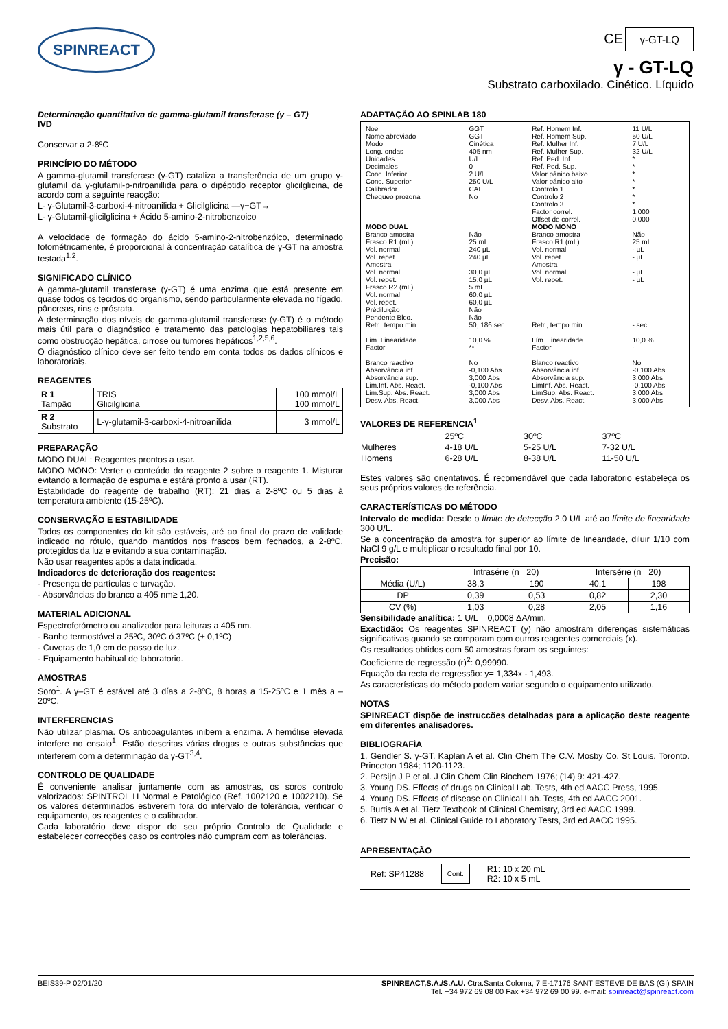SPINREACT
CE γ-GT-LQ
γ - GT-LQ
Substrato carboxilado. Cinético. Líquido
Determinação quantitativa de gamma-glutamil transferase (γ – GT)
IVD
Conservar a 2-8ºC
PRINCÍPIO DO MÉTODO
A gamma-glutamil transferase (γ-GT) cataliza a transferência de um grupo γ-glutamil da γ-glutamil-p-nitroanillida para o dipéptido receptor glicilglicina, de acordo com a seguinte reacção:
L- γ-Glutamil-3-carboxi-4-nitroanilida + Glicilglicina —γ−GT→
L- γ-Glutamil-glicilglicina + Ácido 5-amino-2-nitrobenzoico
A velocidade de formação do ácido 5-amino-2-nitrobenzóico, determinado fotométricamente, é proporcional à concentração catalítica de γ-GT na amostra testada<sup>1,2</sup>.
SIGNIFICADO CLÍNICO
A gamma-glutamil transferase (γ-GT) é uma enzima que está presente em quase todos os tecidos do organismo, sendo particularmente elevada no fígado, pâncreas, rins e próstata.
A determinação dos níveis de gamma-glutamil transferase (γ-GT) é o método mais útil para o diagnóstico e tratamento das patologias hepatobiliares tais como obstrucção hepática, cirrose ou tumores hepáticos<sup>1,2,5,6</sup>.
O diagnóstico clínico deve ser feito tendo em conta todos os dados clínicos e laboratoriais.
REAGENTES
| R 1 Tampão | TRIS Glicilglicina | 100 mmol/L 100 mmol/L |
| R 2 Substrato | L-γ-glutamil-3-carboxi-4-nitroanilida | 3 mmol/L |
PREPARAÇÃO
MODO DUAL: Reagentes prontos a usar.
MODO MONO: Verter o conteúdo do reagente 2 sobre o reagente 1. Misturar evitando a formação de espuma e estárá pronto a usar (RT).
Estabilidade do reagente de trabalho (RT): 21 dias a 2-8ºC ou 5 dias à temperatura ambiente (15-25ºC).
CONSERVAÇÃO E ESTABILIDADE
Todos os componentes do kit são estáveis, até ao final do prazo de validade indicado no rótulo, quando mantidos nos frascos bem fechados, a 2-8ºC, protegidos da luz e evitando a sua contaminação.
Não usar reagentes após a data indicada.
Indicadores de deterioração dos reagentes:
- Presença de partículas e turvação.
- Absorvâncias do branco a 405 nm≥ 1,20.
MATERIAL ADICIONAL
Espectrofotómetro ou analizador para leituras a 405 nm.
- Banho termostável a 25ºC, 30ºC ó 37ºC (± 0,1ºC)
- Cuvetas de 1,0 cm de passo de luz.
- Equipamento habitual de laboratorio.
AMOSTRAS
Soro<sup>1</sup>. A γ–GT é estável até 3 días a 2-8ºC, 8 horas a 15-25ºC e 1 mês a – 20ºC.
INTERFERENCIAS
Não utilizar plasma. Os anticoagulantes inibem a enzima. A hemólise elevada interfere no ensaio<sup>1</sup>. Estão descritas várias drogas e outras substâncias que interferem com a determinação da γ-GT<sup>3,4</sup>.
CONTROLO DE QUALIDADE
É conveniente analisar juntamente com as amostras, os soros controlo valorizados: SPINTROL H Normal e Patológico (Ref. 1002120 e 1002210). Se os valores determinados estiverem fora do intervalo de tolerância, verificar o equipamento, os reagentes e o calibrador.
Cada laboratório deve dispor do seu próprio Controlo de Qualidade e estabelecer correcções caso os controles não cumpram com as tolerâncias.
ADAPTAÇÃO AO SPINLAB 180
| Noe Nome abreviado Modo Long. ondas Unidades Decimales Conc. Inferior Conc. Superior Calibrador Chequeo prozona | GGT GGT Cinética 405 nm U/L 0 2 U/L 250 U/L CAL No | Ref. Homem Inf. Ref. Homem Sup. Ref. Mulher Inf. Ref. Mulher Sup. Ref. Ped. Inf. Ref. Ped. Sup. Valor pánico baixo Valor pánico alto Controlo 1 Controlo 2 Controlo 3 Factor correl. Offset de correl. | 11 U/L 50 U/L 7 U/L 32 U/L * * * * * * * 1,000 0,000 |
| MODO DUAL | | MODO MONO | |
| Branco amostra Frasco R1 (mL) Vol. normal Vol. repet. Amostra Vol. normal Vol. repet. Frasco R2 (mL) Vol. normal Vol. repet. Prédiluição Pendente Blco. Retr., tempo min. Lim. Linearidade Factor Branco reactivo Absorvância inf. Absorvância sup. Lim.Inf. Abs. React. Lim.Sup. Abs. React. Desv. Abs. React. | Não 25 mL 240 µL 240 µL 30,0 µL 15,0 µL 5 mL 60,0 µL 60,0 µL Não Não 50, 186 sec. 10,0 % ** No -0,100 Abs 3,000 Abs -0,100 Abs 3,000 Abs 3,000 Abs | Branco amostra Frasco R1 (mL) Vol. normal Vol. repet. Amostra Vol. normal Vol. repet. Retr., tempo min. Lím. Linearidade Factor Blanco reactivo Absorvância inf. Absorvância sup. LimInf. Abs. React. LimSup. Abs. React. Desv. Abs. React. | Não 25 mL - µL - µL - µL - µL - sec. 10,0 % - No -0,100 Abs 3,000 Abs -0,100 Abs 3,000 Abs 3,000 Abs |
VALORES DE REFERENCIA<sup>1</sup>
| | 25ºC | 30ºC | 37ºC |
| Mulheres | 4-18 U/L | 5-25 U/L | 7-32 U/L |
| Homens | 6-28 U/L | 8-38 U/L | 11-50 U/L |
Estes valores são orientativos. É recomendável que cada laboratorio estabeleça os seus próprios valores de referência.
CARACTERÍSTICAS DO MÉTODO
Intervalo de medida: Desde o límite de detecção 2,0 U/L até ao límite de linearidade 300 U/L.
Se a concentração da amostra for superior ao límite de linearidade, diluir 1/10 com NaCl 9 g/L e multiplicar o resultado final por 10.
Precisão:
| | Intrasérie (n= 20) | | Intersérie (n= 20) | |
| --- | --- | --- | --- | --- |
| Média (U/L) | 38,3 | 190 | 40,1 | 198 |
| DP | 0,39 | 0,53 | 0,82 | 2,30 |
| CV (%) | 1,03 | 0,28 | 2,05 | 1,16 |
Sensibilidade analítica: 1 U/L = 0,0008 ΔA/min.
Exactidão: Os reagentes SPINREACT (y) não amostram diferenças sistemáticas significativas quando se comparam com outros reagentes comerciais (x).
Os resultados obtidos com 50 amostras foram os seguintes:
Coeficiente de regressão (r)<sup>2</sup>: 0,99990.
Equação da recta de regressão: y= 1,334x - 1,493.
As características do método podem variar segundo o equipamento utilizado.
NOTAS
SPINREACT dispõe de instruccões detalhadas para a aplicação deste reagente em diferentes analisadores.
BIBLIOGRAFÍA
1. Gendler S. γ-GT. Kaplan A et al. Clin Chem The C.V. Mosby Co. St Louis. Toronto. Princeton 1984; 1120-1123.
2. Persijn J P et al. J Clin Chem Clin Biochem 1976; (14) 9: 421-427.
3. Young DS. Effects of drugs on Clinical Lab. Tests, 4th ed AACC Press, 1995.
4. Young DS. Effects of disease on Clinical Lab. Tests, 4th ed AACC 2001.
5. Burtis A et al. Tietz Textbook of Clinical Chemistry, 3rd ed AACC 1999.
6. Tietz N W et al. Clinical Guide to Laboratory Tests, 3rd ed AACC 1995.
APRESENTAÇÃO
Ref: SP41288 Cont. R1: 10 x 20 mL
R2: 10 x 5 mL
BEIS39-P 02/01/20 SPINREACT,S.A./S.A.U. Ctra.Santa Coloma, 7 E-17176 SANT ESTEVE DE BAS (GI) SPAIN
Tel. +34 972 69 08 00 Fax +34 972 69 00 99. e-mail: spinreact@spinreact.com